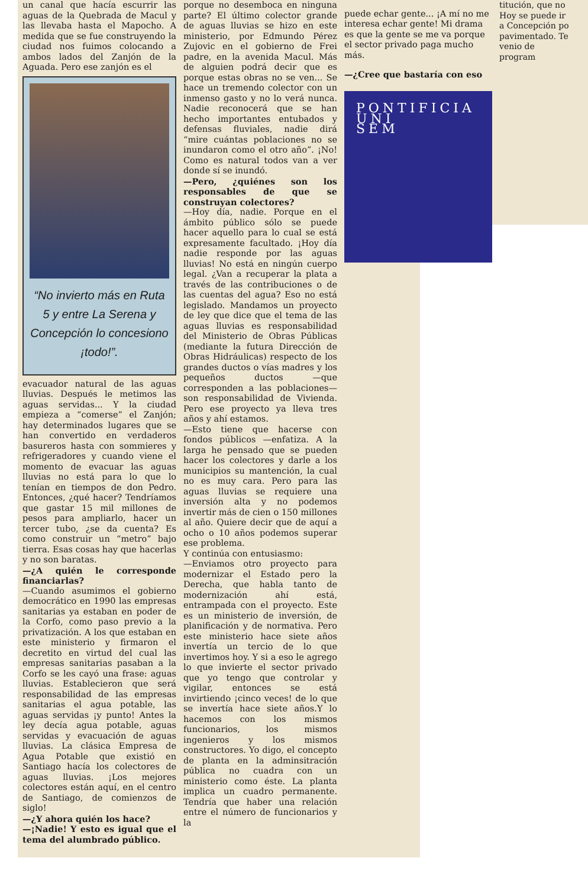un canal que hacía escurrir las aguas de la Quebrada de Macul y las llevaba hasta el Mapocho. A medida que se fue construyendo la ciudad nos fuimos colocando a ambos lados del Zanjón de la Aguada. Pero ese zanjón es el
“No invierto más en Ruta 5 y entre La Serena y Concepción lo concesiono ¡todo!”.
evacuador natural de las aguas lluvias. Después le metimos las aguas servidas... Y la ciudad empieza a “comerse” el Zanjón; hay determinados lugares que se han convertido en verdaderos basureros hasta con sommieres y refrigeradores y cuando viene el momento de evacuar las aguas lluvias no está para lo que lo tenían en tiempos de don Pedro. Entonces, ¿qué hacer? Tendríamos que gastar 15 mil millones de pesos para ampliarlo, hacer un tercer tubo, ¿se da cuenta? Es como construir un “metro” bajo tierra. Esas cosas hay que hacerlas y no son baratas.
—¿A quién le corresponde financiarlas?
—Cuando asumimos el gobierno democrático en 1990 las empresas sanitarias ya estaban en poder de la Corfo, como paso previo a la privatización. A los que estaban en este ministerio y firmaron el decretito en virtud del cual las empresas sanitarias pasaban a la Corfo se les cayó una frase: aguas lluvias. Establecieron que será responsabilidad de las empresas sanitarias el agua potable, las aguas servidas ¡y punto! Antes la ley decía agua potable, aguas servidas y evacuación de aguas lluvias. La clásica Empresa de Agua Potable que existió en Santiago hacía los colectores de aguas lluvias. ¡Los mejores colectores están aquí, en el centro de Santiago, de comienzos de siglo!
—¿Y ahora quién los hace?
—¡Nadie! Y esto es igual que el tema del alumbrado público.
porque no desemboca en ninguna parte? El último colector grande de aguas lluvias se hizo en este ministerio, por Edmundo Pérez Zujovic en el gobierno de Frei padre, en la avenida Macul. Más de alguien podrá decir que es porque estas obras no se ven... Se hace un tremendo colector con un inmenso gasto y no lo verá nunca. Nadie reconocerá que se han hecho importantes entubados y defensas fluviales, nadie dirá “mire cuántas poblaciones no se inundaron como el otro año”. ¡No! Como es natural todos van a ver donde sí se inundó.
—Pero, ¿quiénes son los responsables de que se construyan colectores?
—Hoy día, nadie. Porque en el ámbito público sólo se puede hacer aquello para lo cual se está expresamente facultado. ¡Hoy día nadie responde por las aguas lluvias! No está en ningún cuerpo legal. ¿Van a recuperar la plata a través de las contribuciones o de las cuentas del agua? Eso no está legislado. Mandamos un proyecto de ley que dice que el tema de las aguas lluvias es responsabilidad del Ministerio de Obras Públicas (mediante la futura Dirección de Obras Hidráulicas) respecto de los grandes ductos o vías madres y los pequeños ductos —que corresponden a las poblaciones— son responsabilidad de Vivienda. Pero ese proyecto ya lleva tres años y ahí estamos.
—Esto tiene que hacerse con fondos públicos —enfatiza. A la larga he pensado que se pueden hacer los colectores y darle a los municipios su mantención, la cual no es muy cara. Pero para las aguas lluvias se requiere una inversión alta y no podemos invertir más de cien o 150 millones al año. Quiere decir que de aquí a ocho o 10 años podemos superar ese problema.
Y continúa con entusiasmo:
—Enviamos otro proyecto para modernizar el Estado pero la Derecha, que habla tanto de modernización ahí está, entrampada con el proyecto. Este es un ministerio de inversión, de planificación y de normativa. Pero este ministerio hace siete años invertía un tercio de lo que invertimos hoy. Y si a eso le agrego lo que invierte el sector privado que yo tengo que controlar y vigilar, entonces se está invirtiendo ¡cinco veces! de lo que se invertía hace siete años.Y lo hacemos con los mismos funcionarios, los mismos ingenieros y los mismos constructores. Yo digo, el concepto de planta en la adminsitración pública no cuadra con un ministerio como éste. La planta implica un cuadro permanente. Tendría que haber una relación entre el número de funcionarios y la
puede echar gente... ¡A mí no me interesa echar gente! Mi drama es que la gente se me va porque el sector privado paga mucho más.
—¿Cree que bastaría con eso
PONTIFICIA UNI
SEM
titución, que no Hoy se puede ir a Concepción po pavimentado. Te venio de program